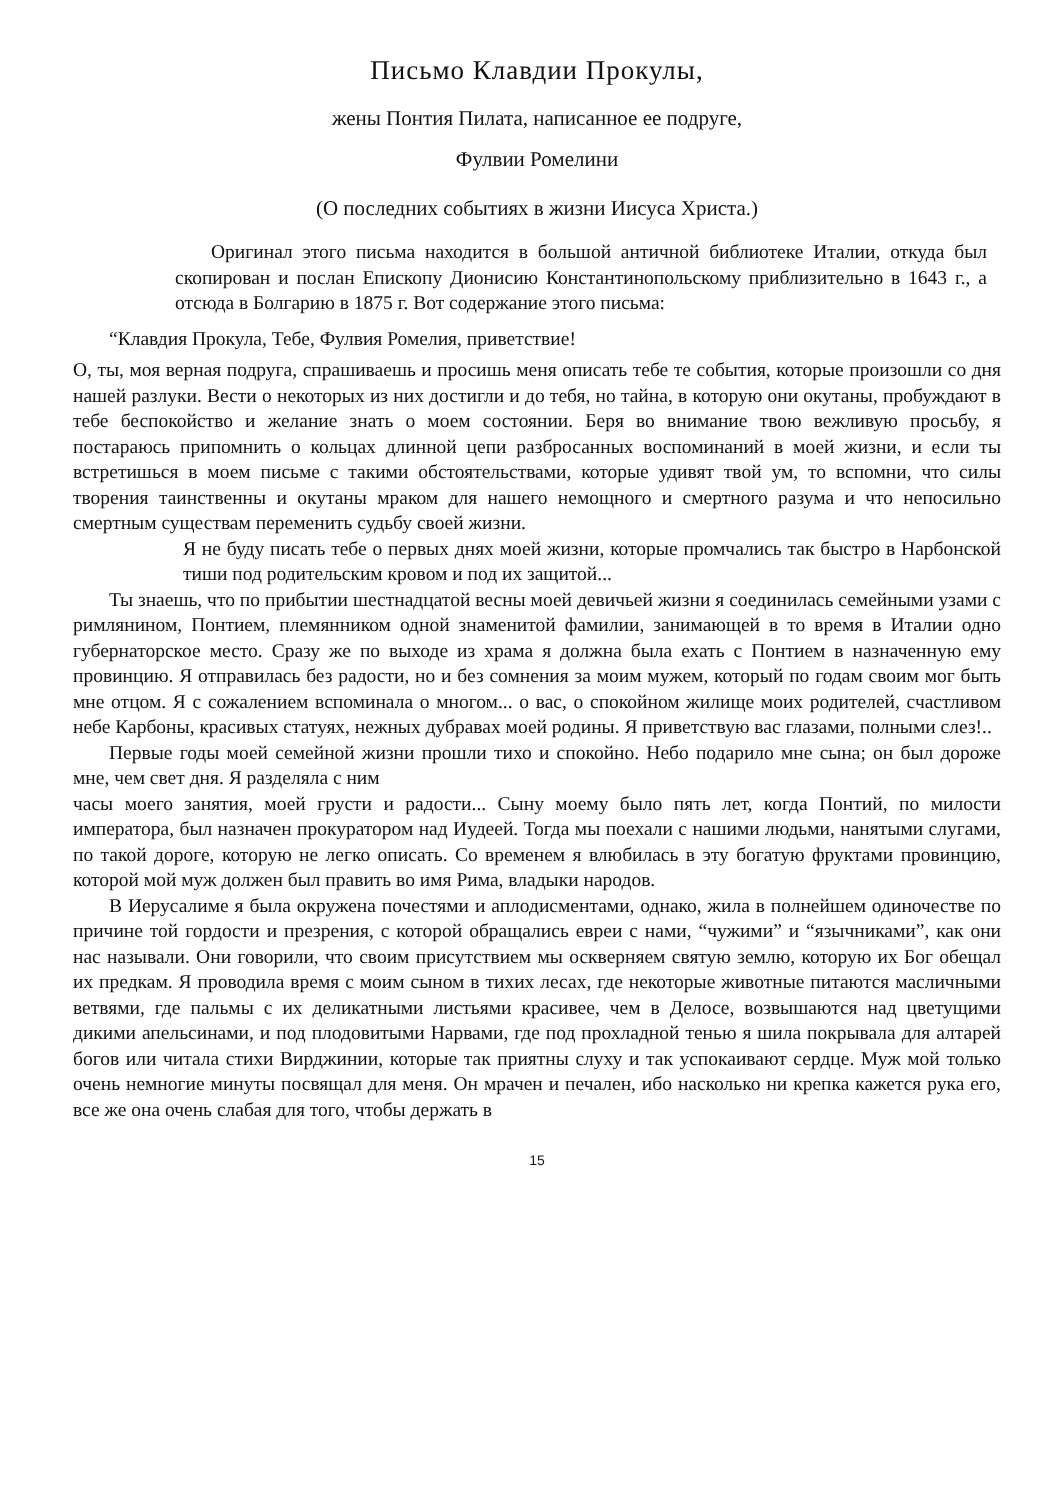Письмо Клавдии Прокулы,
жены Понтия Пилата, написанное ее подруге,
Фулвии Ромелини
(О последних событиях в жизни Иисуса Христа.)
Оригинал этого письма находится в большой античной библиотеке Италии, откуда был скопирован и послан Епископу Дионисию Константинопольскому приблизительно в 1643 г., а отсюда в Болгарию в 1875 г. Вот содержание этого письма:
“Клавдия Прокула, Тебе, Фулвия Ромелия, приветствие!
О, ты, моя верная подруга, спрашиваешь и просишь меня описать тебе те события, которые произошли со дня нашей разлуки. Вести о некоторых из них достигли и до тебя, но тайна, в которую они окутаны, пробуждают в тебе беспокойство и желание знать о моем состоянии. Беря во внимание твою вежливую просьбу, я постараюсь припомнить о кольцах длинной цепи разбросанных воспоминаний в моей жизни, и если ты встретишься в моем письме с такими обстоятельствами, которые удивят твой ум, то вспомни, что силы творения таинственны и окутаны мраком для нашего немощного и смертного разума и что непосильно смертным существам переменить судьбу своей жизни.
Я не буду писать тебе о первых днях моей жизни, которые промчались так быстро в Нарбонской тиши под родительским кровом и под их защитой...
Ты знаешь, что по прибытии шестнадцатой весны моей девичьей жизни я соединилась семейными узами с римлянином, Понтием, племянником одной знаменитой фамилии, занимающей в то время в Италии одно губернаторское место. Сразу же по выходе из храма я должна была ехать с Понтием в назначенную ему провинцию. Я отправилась без радости, но и без сомнения за моим мужем, который по годам своим мог быть мне отцом. Я с сожалением вспоминала о многом... о вас, о спокойном жилище моих родителей, счастливом небе Карбоны, красивых статуях, нежных дубравах моей родины. Я приветствую вас глазами, полными слез!..
Первые годы моей семейной жизни прошли тихо и спокойно. Небо подарило мне сына; он был дороже мне, чем свет дня. Я разделяла с ним
часы моего занятия, моей грусти и радости... Сыну моему было пять лет, когда Понтий, по милости императора, был назначен прокуратором над Иудеей. Тогда мы поехали с нашими людьми, нанятыми слугами, по такой дороге, которую не легко описать. Со временем я влюбилась в эту богатую фруктами провинцию, которой мой муж должен был править во имя Рима, владыки народов.
В Иерусалиме я была окружена почестями и аплодисментами, однако, жила в полнейшем одиночестве по причине той гордости и презрения, с которой обращались евреи с нами, “чужими” и “язычниками”, как они нас называли. Они говорили, что своим присутствием мы оскверняем святую землю, которую их Бог обещал их предкам. Я проводила время с моим сыном в тихих лесах, где некоторые животные питаются масличными ветвями, где пальмы с их деликатными листьями красивее, чем в Делосе, возвышаются над цветущими дикими апельсинами, и под плодовитыми Нарвами, где под прохладной тенью я шила покрывала для алтарей богов или читала стихи Вирджинии, которые так приятны слуху и так успокаивают сердце. Муж мой только очень немногие минуты посвящал для меня. Он мрачен и печален, ибо насколько ни крепка кажется рука его, все же она очень слабая для того, чтобы держать в
15